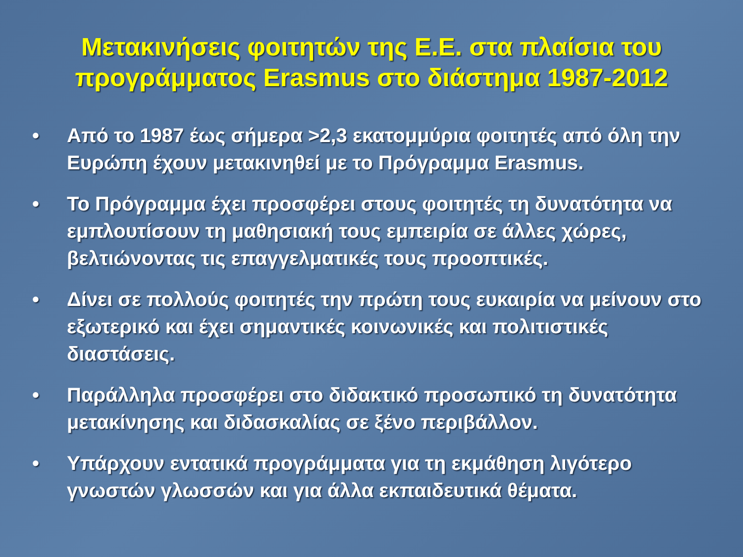Μετακινήσεις φοιτητών της Ε.Ε. στα πλαίσια του προγράμματος Erasmus στο διάστημα 1987-2012
• Από το 1987 έως σήμερα >2,3 εκατομμύρια φοιτητές από όλη την Ευρώπη έχουν μετακινηθεί με το Πρόγραμμα Erasmus.
• Το Πρόγραμμα έχει προσφέρει στους φοιτητές τη δυνατότητα να εμπλουτίσουν τη μαθησιακή τους εμπειρία σε άλλες χώρες, βελτιώνοντας τις επαγγελματικές τους προοπτικές.
• Δίνει σε πολλούς φοιτητές την πρώτη τους ευκαιρία να μείνουν στο εξωτερικό και έχει σημαντικές κοινωνικές και πολιτιστικές διαστάσεις.
• Παράλληλα προσφέρει στο διδακτικό προσωπικό τη δυνατότητα μετακίνησης και διδασκαλίας σε ξένο περιβάλλον.
• Υπάρχουν εντατικά προγράμματα για τη εκμάθηση λιγότερο γνωστών γλωσσών και για άλλα εκπαιδευτικά θέματα.